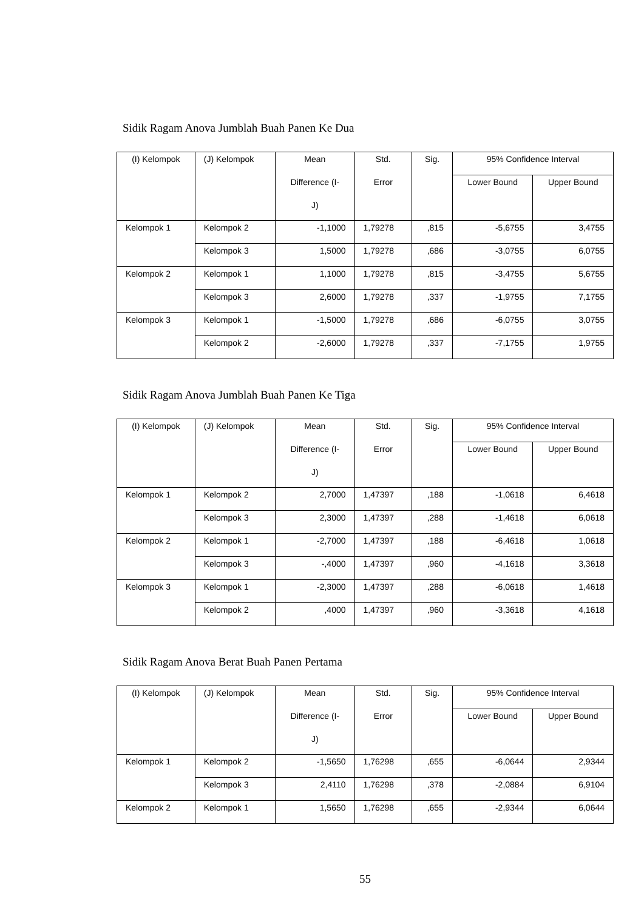Sidik Ragam Anova Jumblah Buah Panen Ke Dua
| (I) Kelompok | (J) Kelompok | Mean Difference (I- J) | Std. Error | Sig. | 95% Confidence Interval | |
| --- | --- | --- | --- | --- | --- | --- |
| | | | | | Lower Bound | Upper Bound |
| Kelompok 1 | Kelompok 2 | -1,1000 | 1,79278 | ,815 | -5,6755 | 3,4755 |
| | Kelompok 3 | 1,5000 | 1,79278 | ,686 | -3,0755 | 6,0755 |
| Kelompok 2 | Kelompok 1 | 1,1000 | 1,79278 | ,815 | -3,4755 | 5,6755 |
| | Kelompok 3 | 2,6000 | 1,79278 | ,337 | -1,9755 | 7,1755 |
| Kelompok 3 | Kelompok 1 | -1,5000 | 1,79278 | ,686 | -6,0755 | 3,0755 |
| | Kelompok 2 | -2,6000 | 1,79278 | ,337 | -7,1755 | 1,9755 |
Sidik Ragam Anova Jumblah Buah Panen Ke Tiga
| (I) Kelompok | (J) Kelompok | Mean Difference (I- J) | Std. Error | Sig. | 95% Confidence Interval | |
| --- | --- | --- | --- | --- | --- | --- |
| | | | | | Lower Bound | Upper Bound |
| Kelompok 1 | Kelompok 2 | 2,7000 | 1,47397 | ,188 | -1,0618 | 6,4618 |
| | Kelompok 3 | 2,3000 | 1,47397 | ,288 | -1,4618 | 6,0618 |
| Kelompok 2 | Kelompok 1 | -2,7000 | 1,47397 | ,188 | -6,4618 | 1,0618 |
| | Kelompok 3 | -,4000 | 1,47397 | ,960 | -4,1618 | 3,3618 |
| Kelompok 3 | Kelompok 1 | -2,3000 | 1,47397 | ,288 | -6,0618 | 1,4618 |
| | Kelompok 2 | ,4000 | 1,47397 | ,960 | -3,3618 | 4,1618 |
Sidik Ragam Anova Berat Buah Panen Pertama
| (I) Kelompok | (J) Kelompok | Mean Difference (I- J) | Std. Error | Sig. | 95% Confidence Interval | |
| --- | --- | --- | --- | --- | --- | --- |
| | | | | | Lower Bound | Upper Bound |
| Kelompok 1 | Kelompok 2 | -1,5650 | 1,76298 | ,655 | -6,0644 | 2,9344 |
| | Kelompok 3 | 2,4110 | 1,76298 | ,378 | -2,0884 | 6,9104 |
| Kelompok 2 | Kelompok 1 | 1,5650 | 1,76298 | ,655 | -2,9344 | 6,0644 |
55